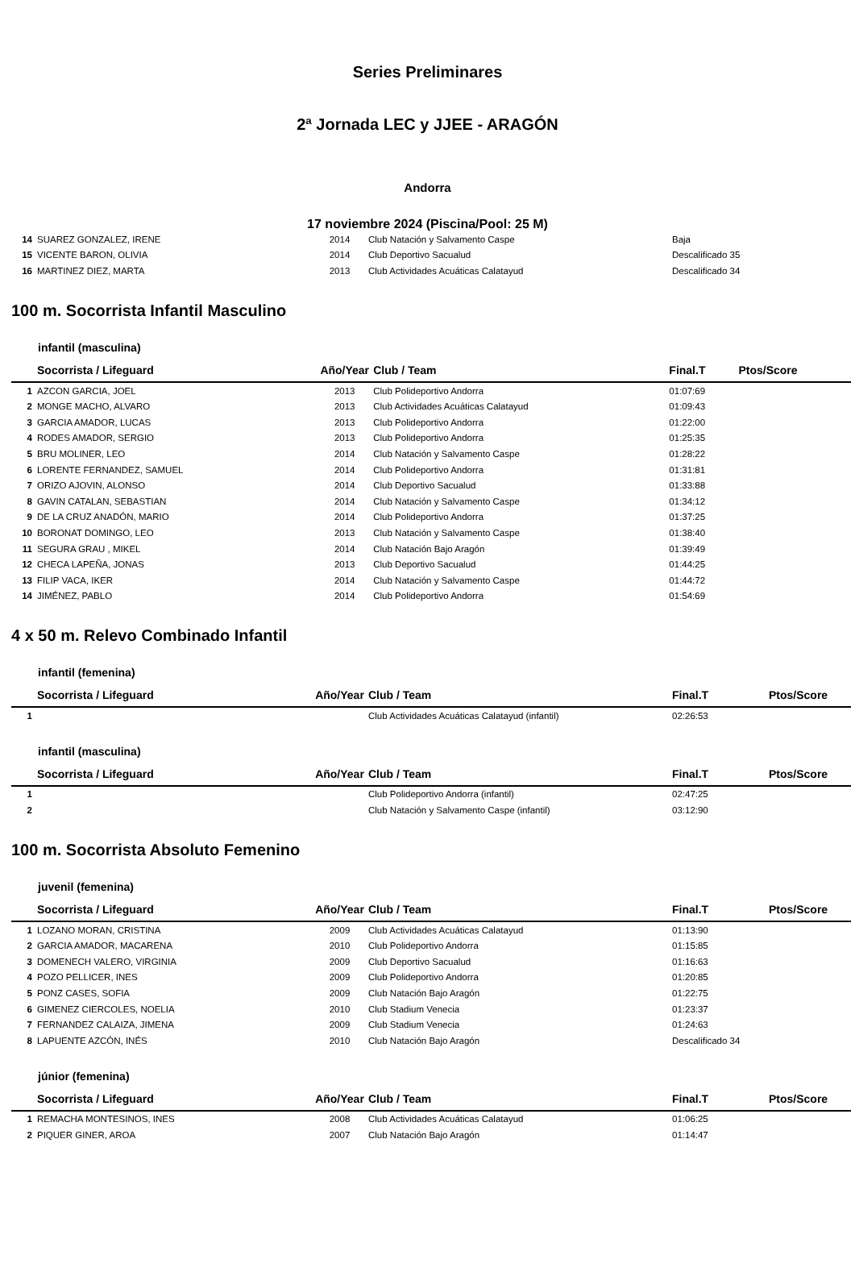Series Preliminares
2ª Jornada LEC y JJEE - ARAGÓN
Andorra
17 noviembre 2024 (Piscina/Pool: 25 M)
| 14 | SUAREZ GONZALEZ, IRENE | 2014 | Club Natación y Salvamento Caspe | Baja | |
| 15 | VICENTE BARON, OLIVIA | 2014 | Club Deportivo Sacualud | Descalificado 35 | |
| 16 | MARTINEZ DIEZ, MARTA | 2013 | Club Actividades Acuáticas Calatayud | Descalificado 34 | |
100 m. Socorrista Infantil Masculino
infantil (masculina)
| | Socorrista / Lifeguard | Año/Year | Club / Team | Final.T | Ptos/Score |
| --- | --- | --- | --- | --- | --- |
| 1 | AZCON GARCIA, JOEL | 2013 | Club Polideportivo Andorra | 01:07:69 | |
| 2 | MONGE MACHO, ALVARO | 2013 | Club Actividades Acuáticas Calatayud | 01:09:43 | |
| 3 | GARCIA AMADOR, LUCAS | 2013 | Club Polideportivo Andorra | 01:22:00 | |
| 4 | RODES AMADOR, SERGIO | 2013 | Club Polideportivo Andorra | 01:25:35 | |
| 5 | BRU MOLINER, LEO | 2014 | Club Natación y Salvamento Caspe | 01:28:22 | |
| 6 | LORENTE FERNANDEZ, SAMUEL | 2014 | Club Polideportivo Andorra | 01:31:81 | |
| 7 | ORIZO AJOVIN, ALONSO | 2014 | Club Deportivo Sacualud | 01:33:88 | |
| 8 | GAVIN CATALAN, SEBASTIAN | 2014 | Club Natación y Salvamento Caspe | 01:34:12 | |
| 9 | DE LA CRUZ ANADÓN, MARIO | 2014 | Club Polideportivo Andorra | 01:37:25 | |
| 10 | BORONAT DOMINGO, LEO | 2013 | Club Natación y Salvamento Caspe | 01:38:40 | |
| 11 | SEGURA GRAU , MIKEL | 2014 | Club Natación Bajo Aragón | 01:39:49 | |
| 12 | CHECA LAPEÑA, JONAS | 2013 | Club Deportivo Sacualud | 01:44:25 | |
| 13 | FILIP VACA, IKER | 2014 | Club Natación y Salvamento Caspe | 01:44:72 | |
| 14 | JIMÉNEZ, PABLO | 2014 | Club Polideportivo Andorra | 01:54:69 | |
4 x 50 m. Relevo Combinado Infantil
infantil (femenina)
| | Socorrista / Lifeguard | Año/Year | Club / Team | Final.T | Ptos/Score |
| --- | --- | --- | --- | --- | --- |
| 1 | | | Club Actividades Acuáticas Calatayud (infantil) | 02:26:53 | |
infantil (masculina)
| | Socorrista / Lifeguard | Año/Year | Club / Team | Final.T | Ptos/Score |
| --- | --- | --- | --- | --- | --- |
| 1 | | | Club Polideportivo Andorra (infantil) | 02:47:25 | |
| 2 | | | Club Natación y Salvamento Caspe (infantil) | 03:12:90 | |
100 m. Socorrista Absoluto Femenino
juvenil (femenina)
| | Socorrista / Lifeguard | Año/Year | Club / Team | Final.T | Ptos/Score |
| --- | --- | --- | --- | --- | --- |
| 1 | LOZANO MORAN, CRISTINA | 2009 | Club Actividades Acuáticas Calatayud | 01:13:90 | |
| 2 | GARCIA AMADOR, MACARENA | 2010 | Club Polideportivo Andorra | 01:15:85 | |
| 3 | DOMENECH VALERO, VIRGINIA | 2009 | Club Deportivo Sacualud | 01:16:63 | |
| 4 | POZO PELLICER, INES | 2009 | Club Polideportivo Andorra | 01:20:85 | |
| 5 | PONZ CASES, SOFIA | 2009 | Club Natación Bajo Aragón | 01:22:75 | |
| 6 | GIMENEZ CIERCOLES, NOELIA | 2010 | Club Stadium Venecia | 01:23:37 | |
| 7 | FERNANDEZ CALAIZA, JIMENA | 2009 | Club Stadium Venecia | 01:24:63 | |
| 8 | LAPUENTE AZCÓN, INÉS | 2010 | Club Natación Bajo Aragón | Descalificado 34 | |
júnior (femenina)
| | Socorrista / Lifeguard | Año/Year | Club / Team | Final.T | Ptos/Score |
| --- | --- | --- | --- | --- | --- |
| 1 | REMACHA MONTESINOS, INES | 2008 | Club Actividades Acuáticas Calatayud | 01:06:25 | |
| 2 | PIQUER GINER, AROA | 2007 | Club Natación Bajo Aragón | 01:14:47 | |